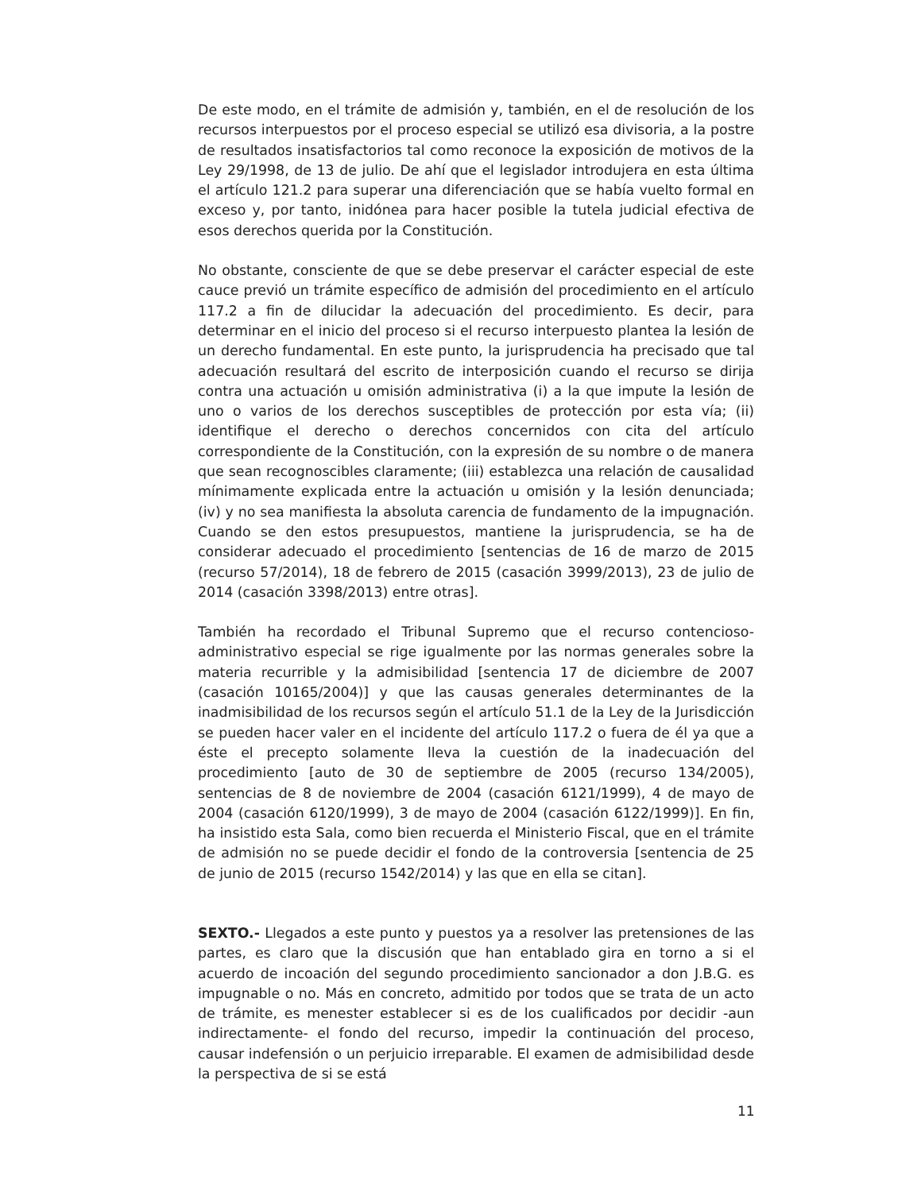De este modo, en el trámite de admisión y, también, en el de resolución de los recursos interpuestos por el proceso especial se utilizó esa divisoria, a la postre de resultados insatisfactorios tal como reconoce la exposición de motivos de la Ley 29/1998, de 13 de julio. De ahí que el legislador introdujera en esta última el artículo 121.2 para superar una diferenciación que se había vuelto formal en exceso y, por tanto, inidónea para hacer posible la tutela judicial efectiva de esos derechos querida por la Constitución.
No obstante, consciente de que se debe preservar el carácter especial de este cauce previó un trámite específico de admisión del procedimiento en el artículo 117.2 a fin de dilucidar la adecuación del procedimiento. Es decir, para determinar en el inicio del proceso si el recurso interpuesto plantea la lesión de un derecho fundamental. En este punto, la jurisprudencia ha precisado que tal adecuación resultará del escrito de interposición cuando el recurso se dirija contra una actuación u omisión administrativa (i) a la que impute la lesión de uno o varios de los derechos susceptibles de protección por esta vía; (ii) identifique el derecho o derechos concernidos con cita del artículo correspondiente de la Constitución, con la expresión de su nombre o de manera que sean recognoscibles claramente; (iii) establezca una relación de causalidad mínimamente explicada entre la actuación u omisión y la lesión denunciada; (iv) y no sea manifiesta la absoluta carencia de fundamento de la impugnación. Cuando se den estos presupuestos, mantiene la jurisprudencia, se ha de considerar adecuado el procedimiento [sentencias de 16 de marzo de 2015 (recurso 57/2014), 18 de febrero de 2015 (casación 3999/2013), 23 de julio de 2014 (casación 3398/2013) entre otras].
También ha recordado el Tribunal Supremo que el recurso contencioso-administrativo especial se rige igualmente por las normas generales sobre la materia recurrible y la admisibilidad [sentencia 17 de diciembre de 2007 (casación 10165/2004)] y que las causas generales determinantes de la inadmisibilidad de los recursos según el artículo 51.1 de la Ley de la Jurisdicción se pueden hacer valer en el incidente del artículo 117.2 o fuera de él ya que a éste el precepto solamente lleva la cuestión de la inadecuación del procedimiento [auto de 30 de septiembre de 2005 (recurso 134/2005), sentencias de 8 de noviembre de 2004 (casación 6121/1999), 4 de mayo de 2004 (casación 6120/1999), 3 de mayo de 2004 (casación 6122/1999)]. En fin, ha insistido esta Sala, como bien recuerda el Ministerio Fiscal, que en el trámite de admisión no se puede decidir el fondo de la controversia [sentencia de 25 de junio de 2015 (recurso 1542/2014) y las que en ella se citan].
SEXTO.- Llegados a este punto y puestos ya a resolver las pretensiones de las partes, es claro que la discusión que han entablado gira en torno a si el acuerdo de incoación del segundo procedimiento sancionador a don J.B.G. es impugnable o no. Más en concreto, admitido por todos que se trata de un acto de trámite, es menester establecer si es de los cualificados por decidir -aun indirectamente- el fondo del recurso, impedir la continuación del proceso, causar indefensión o un perjuicio irreparable. El examen de admisibilidad desde la perspectiva de si se está
11